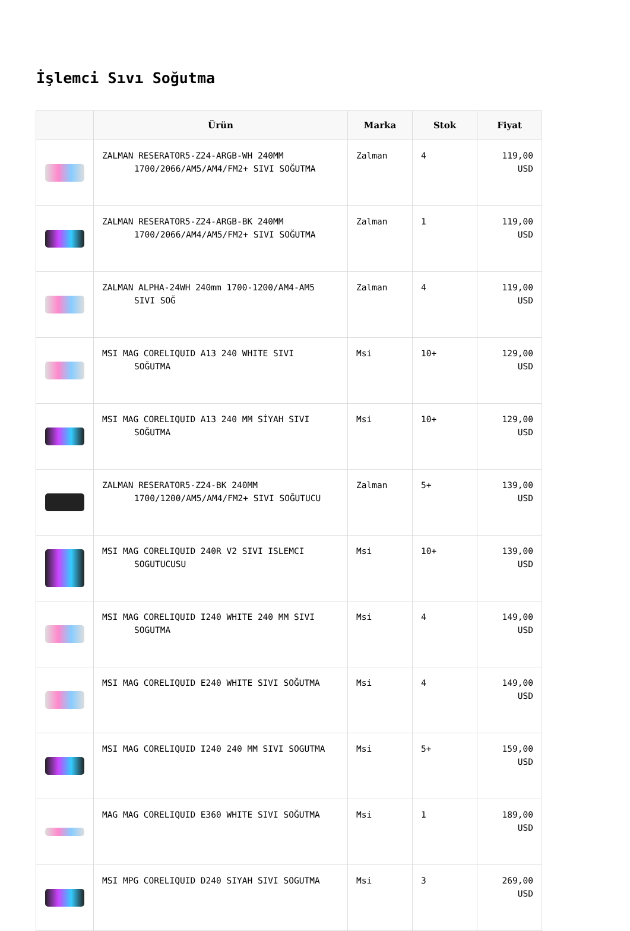İşlemci Sıvı Soğutma
| | Ürün | Marka | Stok | Fiyat |
| --- | --- | --- | --- | --- |
| | ZALMAN RESERATOR5-Z24-ARGB-WH 240MM 1700/2066/AM5/AM4/FM2+ SIVI SOĞUTMA | Zalman | 4 | 119,00 USD |
| | ZALMAN RESERATOR5-Z24-ARGB-BK 240MM 1700/2066/AM4/AM5/FM2+ SIVI SOĞUTMA | Zalman | 1 | 119,00 USD |
| | ZALMAN ALPHA-24WH 240mm 1700-1200/AM4-AM5 SIVI SOĞ | Zalman | 4 | 119,00 USD |
| | MSI MAG CORELIQUID A13 240 WHITE SIVI SOĞUTMA | Msi | 10+ | 129,00 USD |
| | MSI MAG CORELIQUID A13 240 MM SİYAH SIVI SOĞUTMA | Msi | 10+ | 129,00 USD |
| | ZALMAN RESERATOR5-Z24-BK 240MM 1700/1200/AM5/AM4/FM2+ SIVI SOĞUTUCU | Zalman | 5+ | 139,00 USD |
| | MSI MAG CORELIQUID 240R V2 SIVI ISLEMCI SOGUTUCUSU | Msi | 10+ | 139,00 USD |
| | MSI MAG CORELIQUID I240 WHITE 240 MM SIVI SOGUTMA | Msi | 4 | 149,00 USD |
| | MSI MAG CORELIQUID E240 WHITE SIVI SOĞUTMA | Msi | 4 | 149,00 USD |
| | MSI MAG CORELIQUID I240 240 MM SIVI SOGUTMA | Msi | 5+ | 159,00 USD |
| | MAG MAG CORELIQUID E360 WHITE SIVI SOĞUTMA | Msi | 1 | 189,00 USD |
| | MSI MPG CORELIQUID D240 SIYAH SIVI SOGUTMA | Msi | 3 | 269,00 USD |